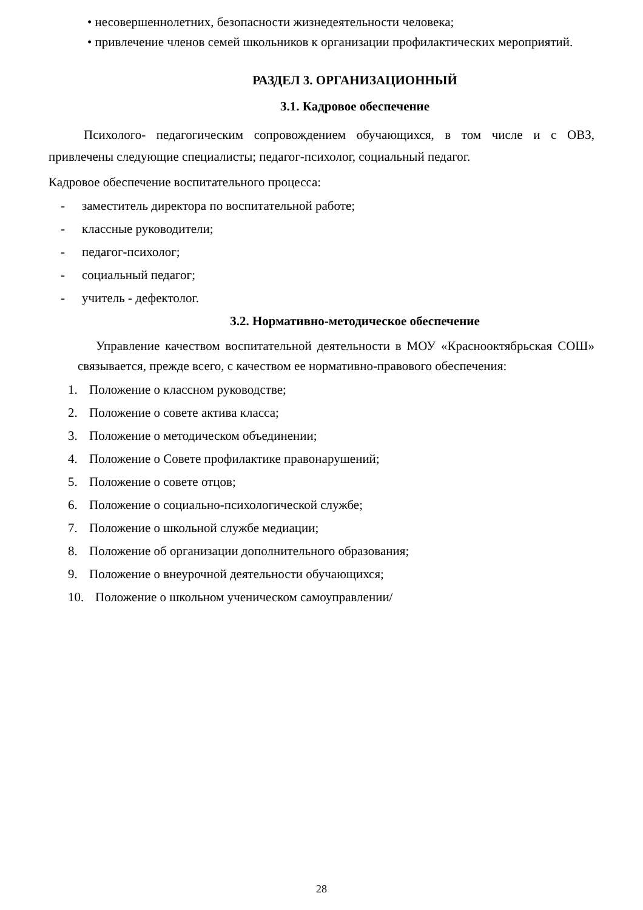• несовершеннолетних, безопасности жизнедеятельности человека;
• привлечение членов семей школьников к организации профилактических мероприятий.
РАЗДЕЛ 3. ОРГАНИЗАЦИОННЫЙ
3.1. Кадровое обеспечение
Психолого- педагогическим сопровождением обучающихся, в том числе и с ОВЗ, привлечены следующие специалисты; педагог-психолог, социальный педагог.
Кадровое обеспечение воспитательного процесса:
- заместитель директора по воспитательной работе;
- классные руководители;
- педагог-психолог;
- социальный педагог;
- учитель - дефектолог.
3.2. Нормативно-методическое обеспечение
Управление качеством воспитательной деятельности в МОУ «Краснооктябрьская СОШ» связывается, прежде всего, с качеством ее нормативно-правового обеспечения:
1. Положение о классном руководстве;
2. Положение о совете актива класса;
3. Положение о методическом объединении;
4. Положение о Совете профилактике правонарушений;
5. Положение о совете отцов;
6. Положение о социально-психологической службе;
7. Положение о школьной службе медиации;
8. Положение об организации дополнительного образования;
9. Положение о внеурочной деятельности обучающихся;
10. Положение о школьном ученическом самоуправлении/
28